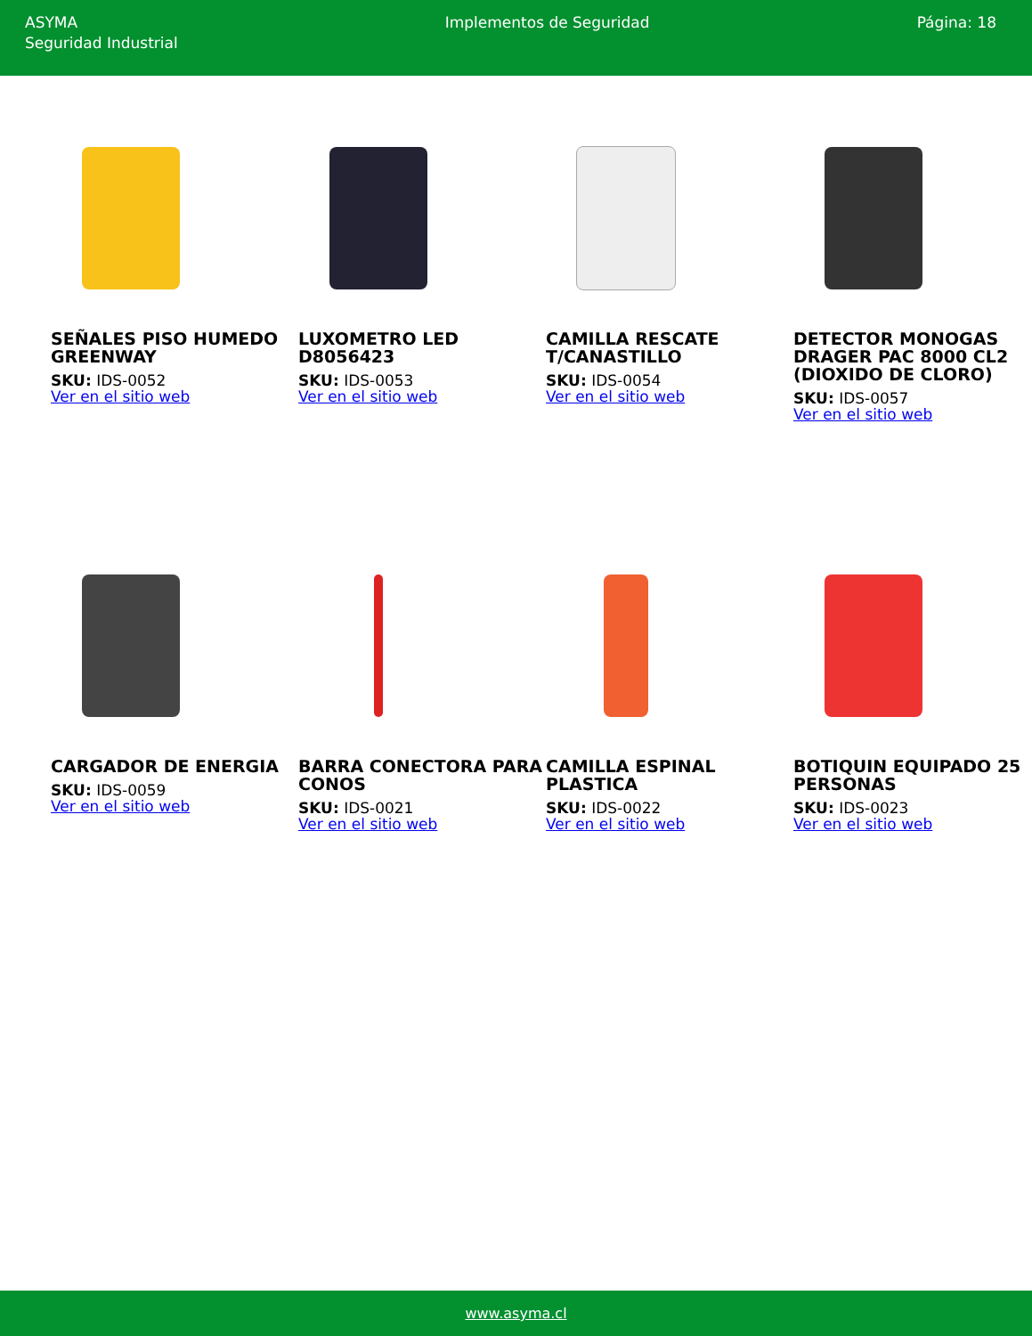ASYMA
Seguridad Industrial
Implementos de Seguridad Página: 18
SEÑALES PISO HUMEDO GREENWAY
SKU: IDS-0052
Ver en el sitio web
LUXOMETRO LED D8056423
SKU: IDS-0053
Ver en el sitio web
CAMILLA RESCATE T/CANASTILLO
SKU: IDS-0054
Ver en el sitio web
DETECTOR MONOGAS DRAGER PAC 8000 CL2 (DIOXIDO DE CLORO)
SKU: IDS-0057
Ver en el sitio web
CARGADOR DE ENERGIA
SKU: IDS-0059
Ver en el sitio web
BARRA CONECTORA PARA CONOS
SKU: IDS-0021
Ver en el sitio web
CAMILLA ESPINAL PLASTICA
SKU: IDS-0022
Ver en el sitio web
BOTIQUIN EQUIPADO 25 PERSONAS
SKU: IDS-0023
Ver en el sitio web
www.asyma.cl